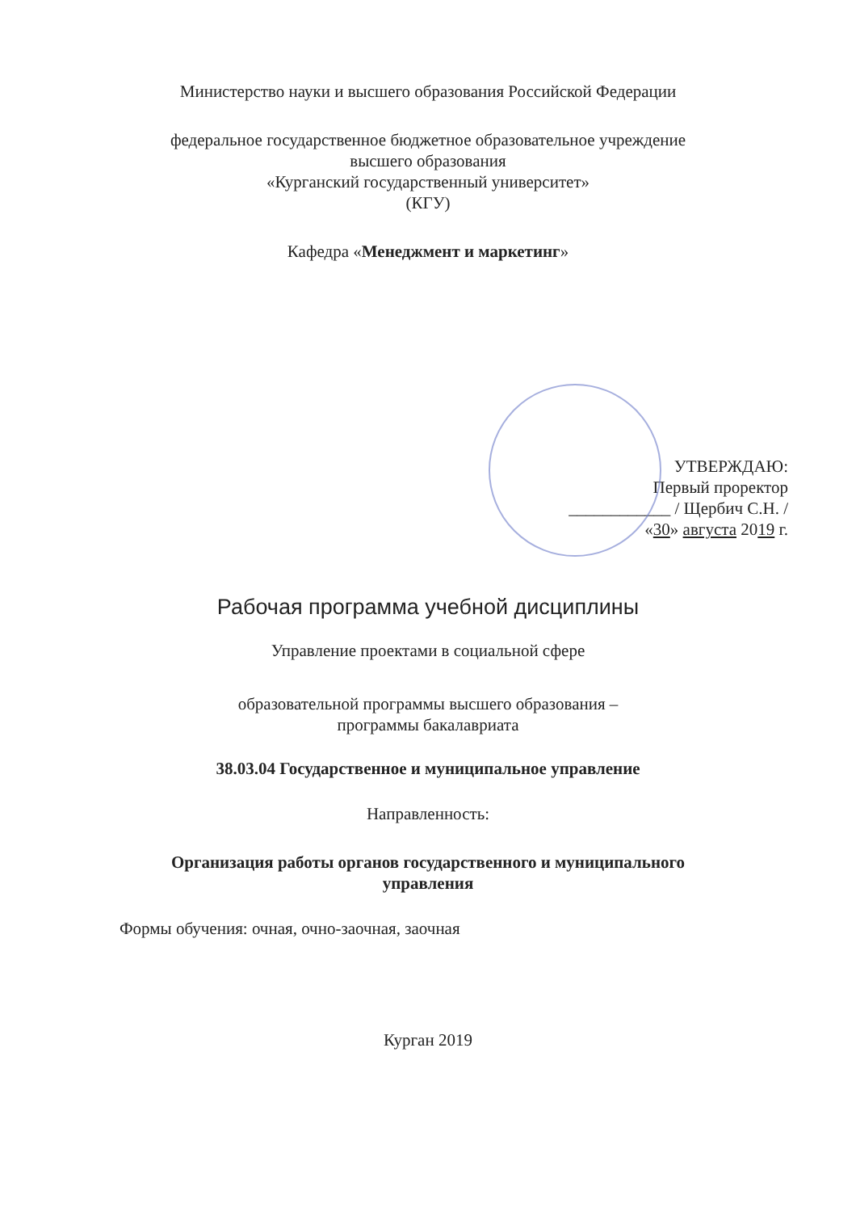Министерство науки и высшего образования Российской Федерации
федеральное государственное бюджетное образовательное учреждение
высшего образования
«Курганский государственный университет»
(КГУ)
Кафедра «Менеджмент и маркетинг»
УТВЕРЖДАЮ:
Первый проректор
____________ / Щербич С.Н. /
«30» августа 2019 г.
Рабочая программа учебной дисциплины
Управление проектами в социальной сфере
образовательной программы высшего образования –
программы бакалавриата
38.03.04 Государственное и муниципальное управление
Направленность:
Организация работы органов государственного и муниципального
управления
Формы обучения: очная, очно-заочная, заочная
Курган 2019